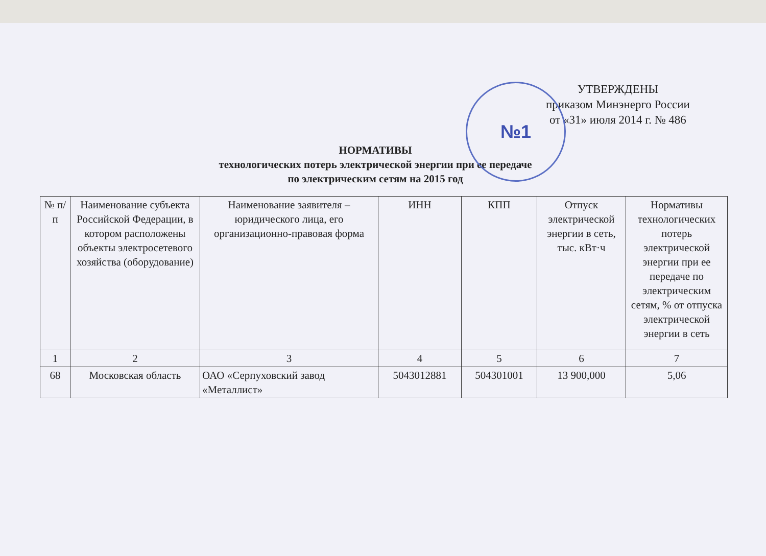№1
УТВЕРЖДЕНЫ
приказом Минэнерго России
от «31» июля 2014 г. № 486
НОРМАТИВЫ
технологических потерь электрической энергии при ее передаче
по электрическим сетям на 2015 год
| № п/п | Наименование субъекта Российской Федерации, в котором расположены объекты электросетевого хозяйства (оборудование) | Наименование заявителя – юридического лица, его организационно-правовая форма | ИНН | КПП | Отпуск электрической энергии в сеть, тыс. кВт·ч | Нормативы технологических потерь электрической энергии при ее передаче по электрическим сетям, % от отпуска электрической энергии в сеть |
| --- | --- | --- | --- | --- | --- | --- |
| 1 | 2 | 3 | 4 | 5 | 6 | 7 |
| 68 | Московская область | ОАО «Серпуховский завод «Металлист» | 5043012881 | 504301001 | 13 900,000 | 5,06 |